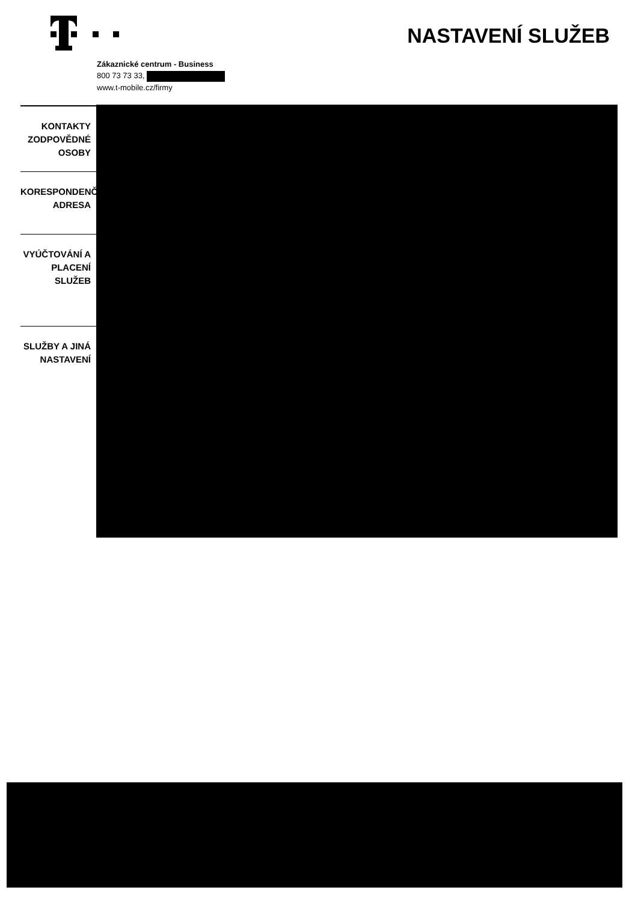NASTAVENÍ SLUŽEB
Zákaznické centrum - Business
800 73 73 33,
www.t-mobile.cz/firmy
KONTAKTY
ZODPOVĚDNÉ
OSOBY
KORESPONDENČNÍ
ADRESA
VYÚČTOVÁNÍ A
PLACENÍ
SLUŽEB
SLUŽBY A JINÁ
NASTAVENÍ